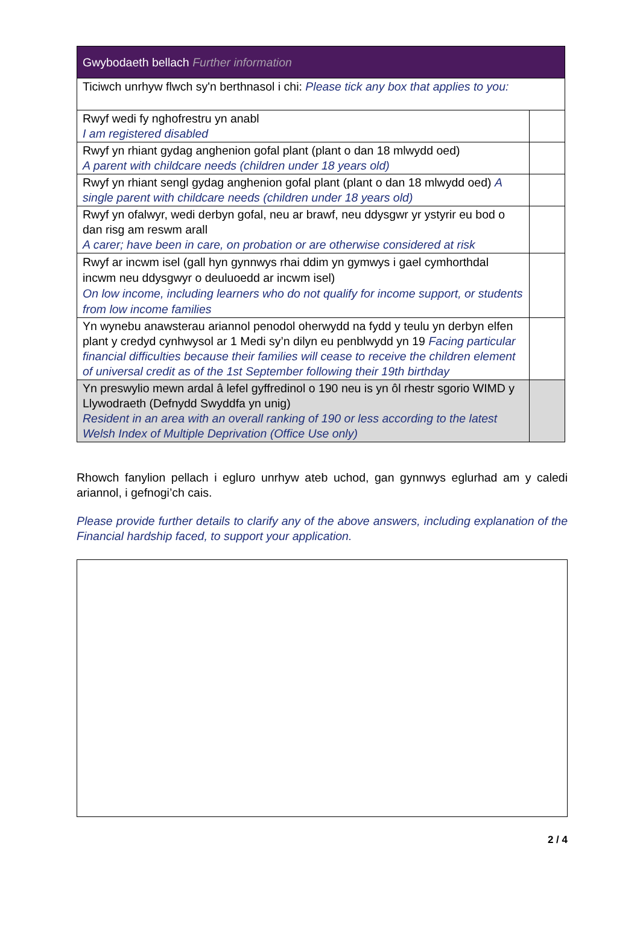| Gwybodaeth bellach Further information | |
| --- | --- |
| Ticiwch unrhyw flwch sy'n berthnasol i chi: Please tick any box that applies to you: | |
| Rwyf wedi fy nghofrestru yn anabl I am registered disabled | |
| Rwyf yn rhiant gydag anghenion gofal plant (plant o dan 18 mlwydd oed) A parent with childcare needs (children under 18 years old) | |
| Rwyf yn rhiant sengl gydag anghenion gofal plant (plant o dan 18 mlwydd oed) A single parent with childcare needs (children under 18 years old) | |
| Rwyf yn ofalwyr, wedi derbyn gofal, neu ar brawf, neu ddysgwr yr ystyrir eu bod o dan risg am reswm arall A carer; have been in care, on probation or are otherwise considered at risk | |
| Rwyf ar incwm isel (gall hyn gynnwys rhai ddim yn gymwys i gael cymhorthdal incwm neu ddysgwyr o deuluoedd ar incwm isel) On low income, including learners who do not qualify for income support, or students from low income families | |
| Yn wynebu anawsterau ariannol penodol oherwydd na fydd y teulu yn derbyn elfen plant y credyd cynhwysol ar 1 Medi sy’n dilyn eu penblwydd yn 19 Facing particular financial difficulties because their families will cease to receive the children element of universal credit as of the 1st September following their 19th birthday | |
| Yn preswylio mewn ardal â lefel gyffredinol o 190 neu is yn ôl rhestr sgorio WIMD y Llywodraeth (Defnydd Swyddfa yn unig) Resident in an area with an overall ranking of 190 or less according to the latest Welsh Index of Multiple Deprivation (Office Use only) | |
Rhowch fanylion pellach i egluro unrhyw ateb uchod, gan gynnwys eglurhad am y caledi ariannol, i gefnogi’ch cais.
Please provide further details to clarify any of the above answers, including explanation of the Financial hardship faced, to support your application.
2 / 4